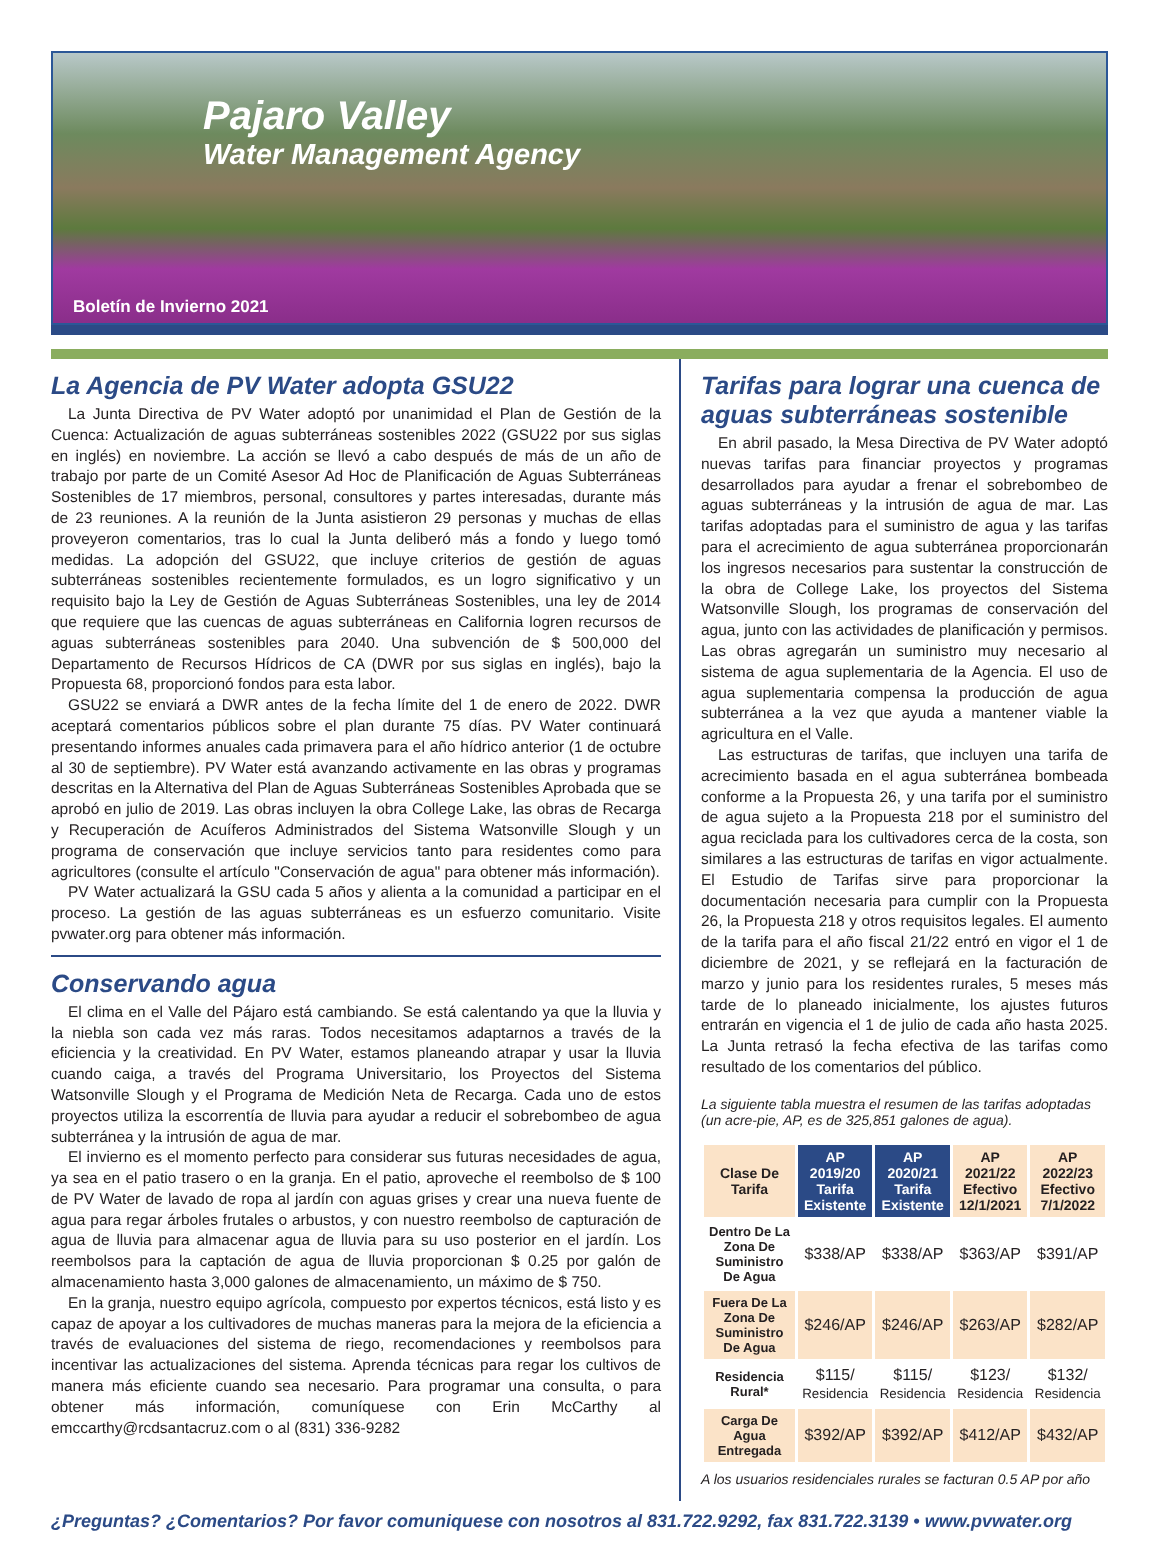Pajaro Valley
Water Management Agency
Boletín de Invierno 2021
La Agencia de PV Water adopta GSU22
La Junta Directiva de PV Water adoptó por unanimidad el Plan de Gestión de la Cuenca: Actualización de aguas subterráneas sostenibles 2022 (GSU22 por sus siglas en inglés) en noviembre. La acción se llevó a cabo después de más de un año de trabajo por parte de un Comité Asesor Ad Hoc de Planificación de Aguas Subterráneas Sostenibles de 17 miembros, personal, consultores y partes interesadas, durante más de 23 reuniones. A la reunión de la Junta asistieron 29 personas y muchas de ellas proveyeron comentarios, tras lo cual la Junta deliberó más a fondo y luego tomó medidas. La adopción del GSU22, que incluye criterios de gestión de aguas subterráneas sostenibles recientemente formulados, es un logro significativo y un requisito bajo la Ley de Gestión de Aguas Subterráneas Sostenibles, una ley de 2014 que requiere que las cuencas de aguas subterráneas en California logren recursos de aguas subterráneas sostenibles para 2040. Una subvención de $ 500,000 del Departamento de Recursos Hídricos de CA (DWR por sus siglas en inglés), bajo la Propuesta 68, proporcionó fondos para esta labor.
GSU22 se enviará a DWR antes de la fecha límite del 1 de enero de 2022. DWR aceptará comentarios públicos sobre el plan durante 75 días. PV Water continuará presentando informes anuales cada primavera para el año hídrico anterior (1 de octubre al 30 de septiembre). PV Water está avanzando activamente en las obras y programas descritas en la Alternativa del Plan de Aguas Subterráneas Sostenibles Aprobada que se aprobó en julio de 2019. Las obras incluyen la obra College Lake, las obras de Recarga y Recuperación de Acuíferos Administrados del Sistema Watsonville Slough y un programa de conservación que incluye servicios tanto para residentes como para agricultores (consulte el artículo "Conservación de agua" para obtener más información).
PV Water actualizará la GSU cada 5 años y alienta a la comunidad a participar en el proceso. La gestión de las aguas subterráneas es un esfuerzo comunitario. Visite pvwater.org para obtener más información.
Conservando agua
El clima en el Valle del Pájaro está cambiando. Se está calentando ya que la lluvia y la niebla son cada vez más raras. Todos necesitamos adaptarnos a través de la eficiencia y la creatividad. En PV Water, estamos planeando atrapar y usar la lluvia cuando caiga, a través del Programa Universitario, los Proyectos del Sistema Watsonville Slough y el Programa de Medición Neta de Recarga. Cada uno de estos proyectos utiliza la escorrentía de lluvia para ayudar a reducir el sobrebombeo de agua subterránea y la intrusión de agua de mar.
El invierno es el momento perfecto para considerar sus futuras necesidades de agua, ya sea en el patio trasero o en la granja. En el patio, aproveche el reembolso de $ 100 de PV Water de lavado de ropa al jardín con aguas grises y crear una nueva fuente de agua para regar árboles frutales o arbustos, y con nuestro reembolso de capturación de agua de lluvia para almacenar agua de lluvia para su uso posterior en el jardín. Los reembolsos para la captación de agua de lluvia proporcionan $ 0.25 por galón de almacenamiento hasta 3,000 galones de almacenamiento, un máximo de $ 750.
En la granja, nuestro equipo agrícola, compuesto por expertos técnicos, está listo y es capaz de apoyar a los cultivadores de muchas maneras para la mejora de la eficiencia a través de evaluaciones del sistema de riego, recomendaciones y reembolsos para incentivar las actualizaciones del sistema. Aprenda técnicas para regar los cultivos de manera más eficiente cuando sea necesario. Para programar una consulta, o para obtener más información, comuníquese con Erin McCarthy al emccarthy@rcdsantacruz.com o al (831) 336-9282
Tarifas para lograr una cuenca de aguas subterráneas sostenible
En abril pasado, la Mesa Directiva de PV Water adoptó nuevas tarifas para financiar proyectos y programas desarrollados para ayudar a frenar el sobrebombeo de aguas subterráneas y la intrusión de agua de mar. Las tarifas adoptadas para el suministro de agua y las tarifas para el acrecimiento de agua subterránea proporcionarán los ingresos necesarios para sustentar la construcción de la obra de College Lake, los proyectos del Sistema Watsonville Slough, los programas de conservación del agua, junto con las actividades de planificación y permisos. Las obras agregarán un suministro muy necesario al sistema de agua suplementaria de la Agencia. El uso de agua suplementaria compensa la producción de agua subterránea a la vez que ayuda a mantener viable la agricultura en el Valle.
Las estructuras de tarifas, que incluyen una tarifa de acrecimiento basada en el agua subterránea bombeada conforme a la Propuesta 26, y una tarifa por el suministro de agua sujeto a la Propuesta 218 por el suministro del agua reciclada para los cultivadores cerca de la costa, son similares a las estructuras de tarifas en vigor actualmente. El Estudio de Tarifas sirve para proporcionar la documentación necesaria para cumplir con la Propuesta 26, la Propuesta 218 y otros requisitos legales. El aumento de la tarifa para el año fiscal 21/22 entró en vigor el 1 de diciembre de 2021, y se reflejará en la facturación de marzo y junio para los residentes rurales, 5 meses más tarde de lo planeado inicialmente, los ajustes futuros entrarán en vigencia el 1 de julio de cada año hasta 2025. La Junta retrasó la fecha efectiva de las tarifas como resultado de los comentarios del público.
La siguiente tabla muestra el resumen de las tarifas adoptadas (un acre-pie, AP, es de 325,851 galones de agua).
| Clase De Tarifa | AP 2019/20 Tarifa Existente | AP 2020/21 Tarifa Existente | AP 2021/22 Efectivo 12/1/2021 | AP 2022/23 Efectivo 7/1/2022 |
| --- | --- | --- | --- | --- |
| Dentro De La Zona De Suministro De Agua | $338/AP | $338/AP | $363/AP | $391/AP |
| Fuera De La Zona De Suministro De Agua | $246/AP | $246/AP | $263/AP | $282/AP |
| Residencia Rural* | $115/ Residencia | $115/ Residencia | $123/ Residencia | $132/ Residencia |
| Carga De Agua Entregada | $392/AP | $392/AP | $412/AP | $432/AP |
A los usuarios residenciales rurales se facturan 0.5 AP por año
¿Preguntas? ¿Comentarios? Por favor comuniquese con nosotros al 831.722.9292, fax 831.722.3139 • www.pvwater.org